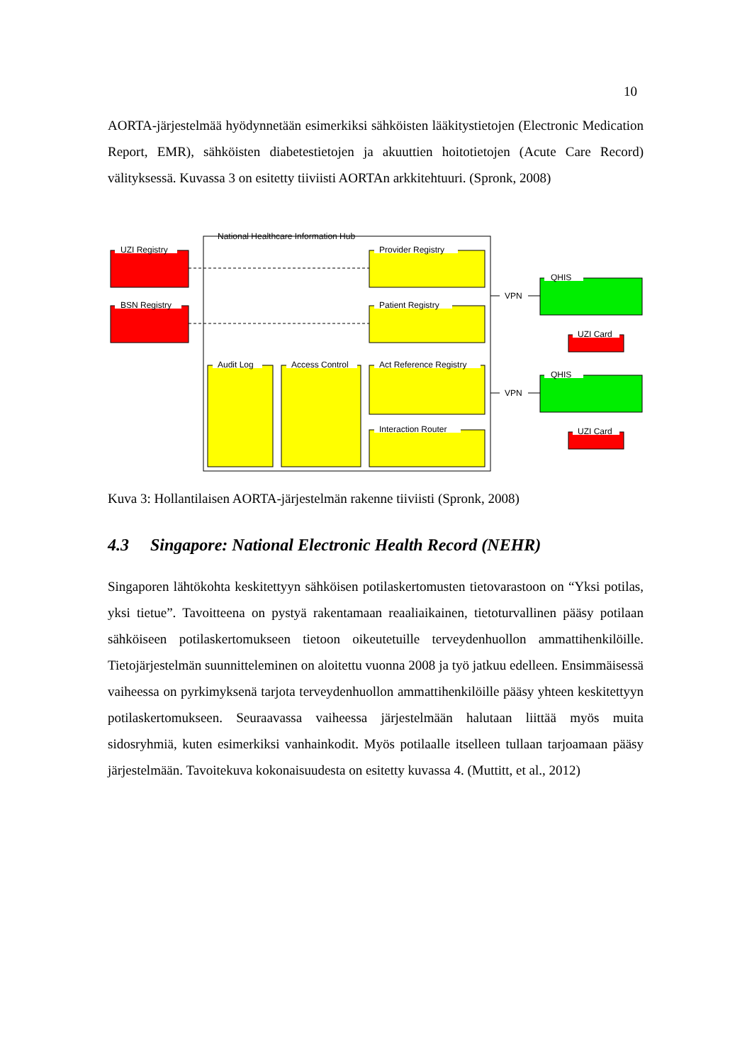10
AORTA-järjestelmää hyödynnetään esimerkiksi sähköisten lääkitystietojen (Electronic Medication Report, EMR), sähköisten diabetestietojen ja akuuttien hoitotietojen (Acute Care Record) välityksessä. Kuvassa 3 on esitetty tiiviisti AORTAn arkkitehtuuri. (Spronk, 2008)
National Healthcare Information Hub
UZI Registry
BSN Registry
Provider Registry
Patient Registry
Audit Log
Access Control
Act Reference Registry
Interaction Router
VPN
VPN
QHIS
UZI Card
QHIS
UZI Card
Kuva 3: Hollantilaisen AORTA-järjestelmän rakenne tiiviisti (Spronk, 2008)
4.3 Singapore: National Electronic Health Record (NEHR)
Singaporen lähtökohta keskitettyyn sähköisen potilaskertomusten tietovarastoon on “Yksi potilas, yksi tietue”. Tavoitteena on pystyä rakentamaan reaaliaikainen, tietoturvallinen pääsy potilaan sähköiseen potilaskertomukseen tietoon oikeutetuille terveydenhuollon ammattihenkilöille. Tietojärjestelmän suunnitteleminen on aloitettu vuonna 2008 ja työ jatkuu edelleen. Ensimmäisessä vaiheessa on pyrkimyksenä tarjota terveydenhuollon ammattihenkilöille pääsy yhteen keskitettyyn potilaskertomukseen. Seuraavassa vaiheessa järjestelmään halutaan liittää myös muita sidosryhmiä, kuten esimerkiksi vanhainkodit. Myös potilaalle itselleen tullaan tarjoamaan pääsy järjestelmään. Tavoitekuva kokonaisuudesta on esitetty kuvassa 4. (Muttitt, et al., 2012)